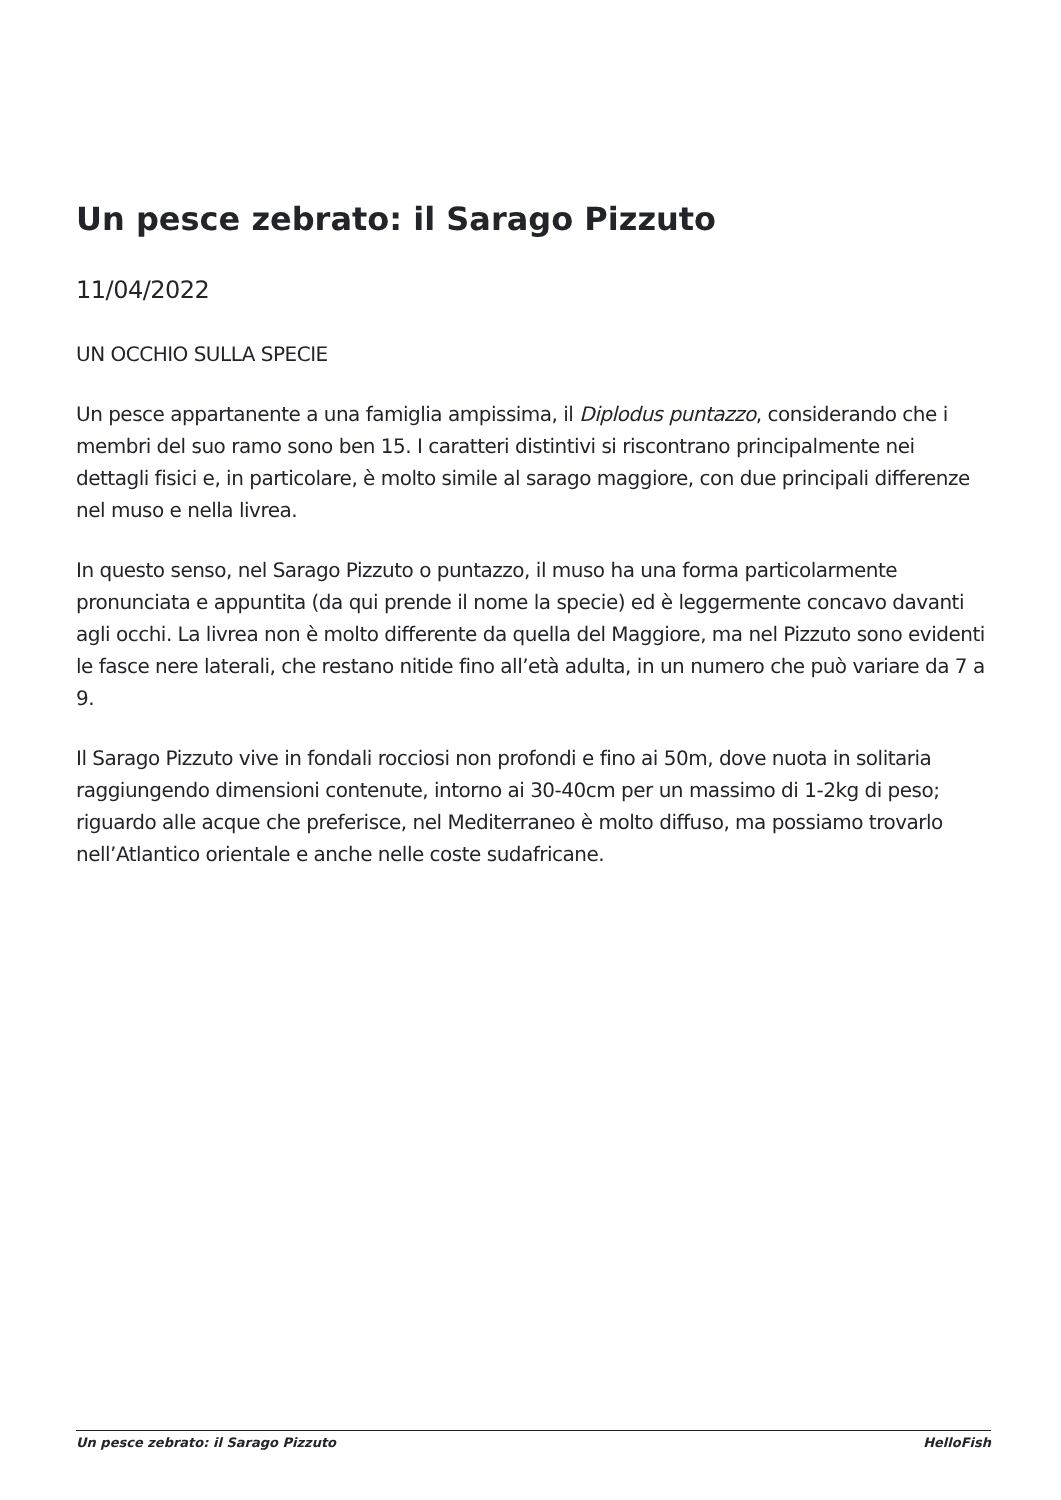Un pesce zebrato: il Sarago Pizzuto
11/04/2022
UN OCCHIO SULLA SPECIE
Un pesce appartanente a una famiglia ampissima, il Diplodus puntazzo, considerando che i membri del suo ramo sono ben 15. I caratteri distintivi si riscontrano principalmente nei dettagli fisici e, in particolare, è molto simile al sarago maggiore, con due principali differenze nel muso e nella livrea.
In questo senso, nel Sarago Pizzuto o puntazzo, il muso ha una forma particolarmente pronunciata e appuntita (da qui prende il nome la specie) ed è leggermente concavo davanti agli occhi. La livrea non è molto differente da quella del Maggiore, ma nel Pizzuto sono evidenti le fasce nere laterali, che restano nitide fino all’età adulta, in un numero che può variare da 7 a 9.
Il Sarago Pizzuto vive in fondali rocciosi non profondi e fino ai 50m, dove nuota in solitaria raggiungendo dimensioni contenute, intorno ai 30-40cm per un massimo di 1-2kg di peso; riguardo alle acque che preferisce, nel Mediterraneo è molto diffuso, ma possiamo trovarlo nell’Atlantico orientale e anche nelle coste sudafricane.
Un pesce zebrato: il Sarago Pizzuto HelloFish